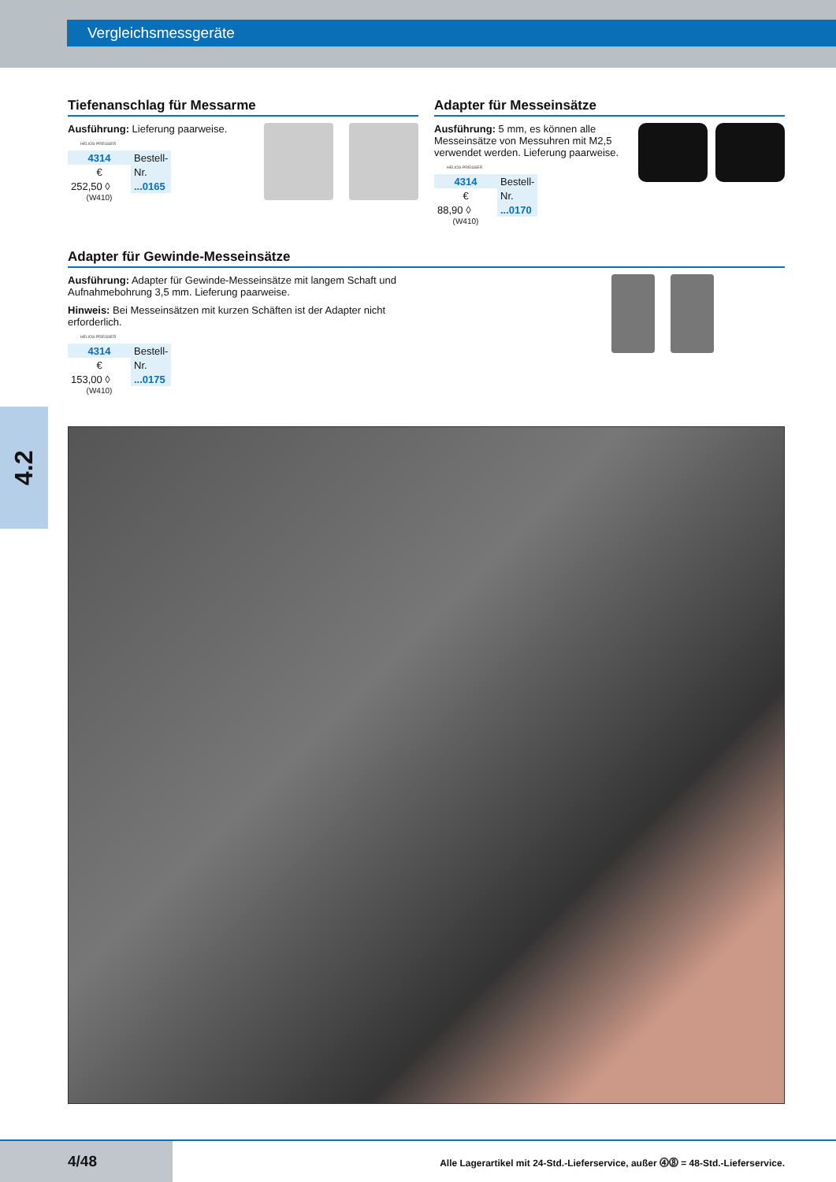Vergleichsmessgeräte
4.2
Tiefenanschlag für Messarme
Ausführung: Lieferung paarweise.
HELIOS-PREISSER
| 4314 | Bestell- |
| € | Nr. |
| 252,50 ◊ | ...0165 |
(W410)
Adapter für Messeinsätze
Ausführung: 5 mm, es können alle Messeinsätze von Messuhren mit M2,5 verwendet werden. Lieferung paarweise.
HELIOS-PREISSER
| 4314 | Bestell- |
| € | Nr. |
| 88,90 ◊ | ...0170 |
(W410)
Adapter für Gewinde-Messeinsätze
Ausführung: Adapter für Gewinde-Messeinsätze mit langem Schaft und Aufnahmebohrung 3,5 mm. Lieferung paarweise.
Hinweis: Bei Messeinsätzen mit kurzen Schäften ist der Adapter nicht erforderlich.
HELIOS-PREISSER
| 4314 | Bestell- |
| € | Nr. |
| 153,00 ◊ | ...0175 |
(W410)
4/48
Alle Lagerartikel mit 24-Std.-Lieferservice, außer ⓸⓼ = 48-Std.-Lieferservice.